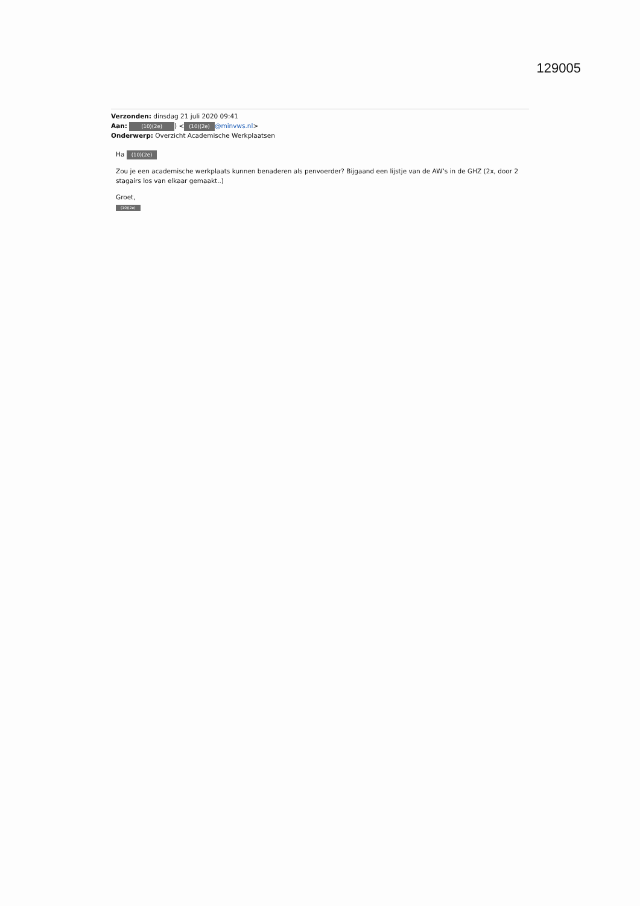129005
Verzonden: dinsdag 21 juli 2020 09:41
Aan: (10)(2e)) < (10)(2e) @minvws.nl>
Onderwerp: Overzicht Academische Werkplaatsen
Ha (10)(2e)
Zou je een academische werkplaats kunnen benaderen als penvoerder? Bijgaand een lijstje van de AW’s in de GHZ (2x, door 2 stagairs los van elkaar gemaakt..)
Groet,
(10)(2e)